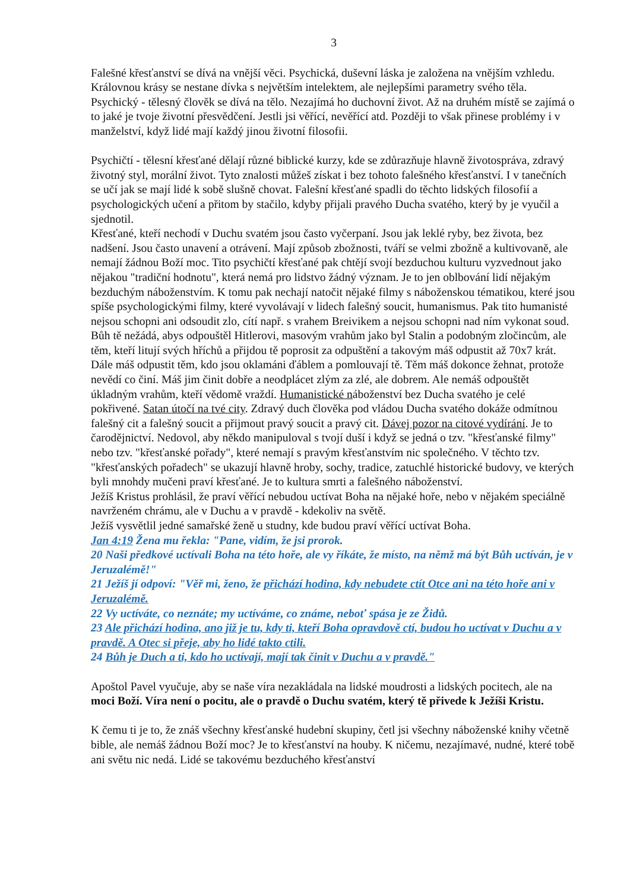3
Falešné křesťanství se dívá na vnější věci. Psychická, duševní láska je založena na vnějším vzhledu. Královnou krásy se nestane dívka s největším intelektem, ale nejlepšími parametry svého těla.
Psychický - tělesný člověk se dívá na tělo. Nezajímá ho duchovní život. Až na druhém místě se zajímá o to jaké je tvoje životní přesvědčení. Jestli jsi věřící, nevěřící atd. Později to však přinese problémy i v manželství, když lidé mají každý jinou životní filosofii.
Psychičtí - tělesní křesťané dělají různé biblické kurzy, kde se zdůrazňuje hlavně životospráva, zdravý životný styl, morální život. Tyto znalosti můžeš získat i bez tohoto falešného křesťanství. I v tanečních se učí jak se mají lidé k sobě slušně chovat. Falešní křesťané spadli do těchto lidských filosofií a psychologických učení a přitom by stačilo, kdyby přijali pravého Ducha svatého, který by je vyučil a sjednotil.
Křesťané, kteří nechodí v Duchu svatém jsou často vyčerpaní. Jsou jak leklé ryby, bez života, bez nadšení. Jsou často unavení a otrávení. Mají způsob zbožnosti, tváří se velmi zbožně a kultivovaně, ale nemají žádnou Boží moc. Tito psychičtí křesťané pak chtějí svojí bezduchou kulturu vyzvednout jako nějakou "tradiční hodnotu", která nemá pro lidstvo žádný význam. Je to jen oblbování lidí nějakým bezduchým náboženstvím. K tomu pak nechají natočit nějaké filmy s náboženskou tématikou, které jsou spíše psychologickými filmy, které vyvolávají v lidech falešný soucit, humanismus. Pak tito humanisté nejsou schopni ani odsoudit zlo, cítí např. s vrahem Breivikem a nejsou schopni nad ním vykonat soud. Bůh tě nežádá, abys odpouštěl Hitlerovi, masovým vrahům jako byl Stalin a podobným zločincům, ale těm, kteří litují svých hříchů a přijdou tě poprosit za odpuštění a takovým máš odpustit až 70x7 krát. Dále máš odpustit těm, kdo jsou oklamáni ďáblem a pomlouvají tě. Těm máš dokonce žehnat, protože nevědí co činí. Máš jim činit dobře a neodplácet zlým za zlé, ale dobrem. Ale nemáš odpouštět úkladným vrahům, kteří vědomě vraždí. Humanistické náboženství bez Ducha svatého je celé pokřivené. Satan útočí na tvé city. Zdravý duch člověka pod vládou Ducha svatého dokáže odmítnou falešný cit a falešný soucit a přijmout pravý soucit a pravý cit. Dávej pozor na citové vydírání. Je to čarodějnictví. Nedovol, aby někdo manipuloval s tvojí duší i když se jedná o tzv. "křesťanské filmy" nebo tzv. "křesťanské pořady", které nemají s pravým křesťanstvím nic společného. V těchto tzv. "křesťanských pořadech" se ukazují hlavně hroby, sochy, tradice, zatuchlé historické budovy, ve kterých byli mnohdy mučeni praví křesťané. Je to kultura smrti a falešného náboženství.
Ježíš Kristus prohlásil, že praví věřící nebudou uctívat Boha na nějaké hoře, nebo v nějakém speciálně navrženém chrámu, ale v Duchu a v pravdě - kdekoliv na světě.
Ježíš vysvětlil jedné samařské ženě u studny, kde budou praví věřící uctívat Boha.
Jan 4:19 Žena mu řekla: "Pane, vidím, že jsi prorok.
20 Naši předkové uctívali Boha na této hoře, ale vy říkáte, že místo, na němž má být Bůh uctíván, je v Jeruzalémě!"
21 Ježíš jí odpoví: "Věř mi, ženo, že přichází hodina, kdy nebudete ctít Otce ani na této hoře ani v Jeruzalémě.
22 Vy uctíváte, co neznáte; my uctíváme, co známe, neboť spása je ze Židů.
23 Ale přichází hodina, ano již je tu, kdy ti, kteří Boha opravdově ctí, budou ho uctívat v Duchu a v pravdě. A Otec si přeje, aby ho lidé takto ctili.
24 Bůh je Duch a ti, kdo ho uctívají, mají tak činit v Duchu a v pravdě."
Apoštol Pavel vyučuje, aby se naše víra nezakládala na lidské moudrosti a lidských pocitech, ale na moci Boží. Víra není o pocitu, ale o pravdě o Duchu svatém, který tě přivede k Ježíši Kristu.
K čemu ti je to, že znáš všechny křesťanské hudební skupiny, četl jsi všechny náboženské knihy včetně bible, ale nemáš žádnou Boží moc? Je to křesťanství na houby. K ničemu, nezajímavé, nudné, které tobě ani světu nic nedá. Lidé se takovému bezduchého křesťanství